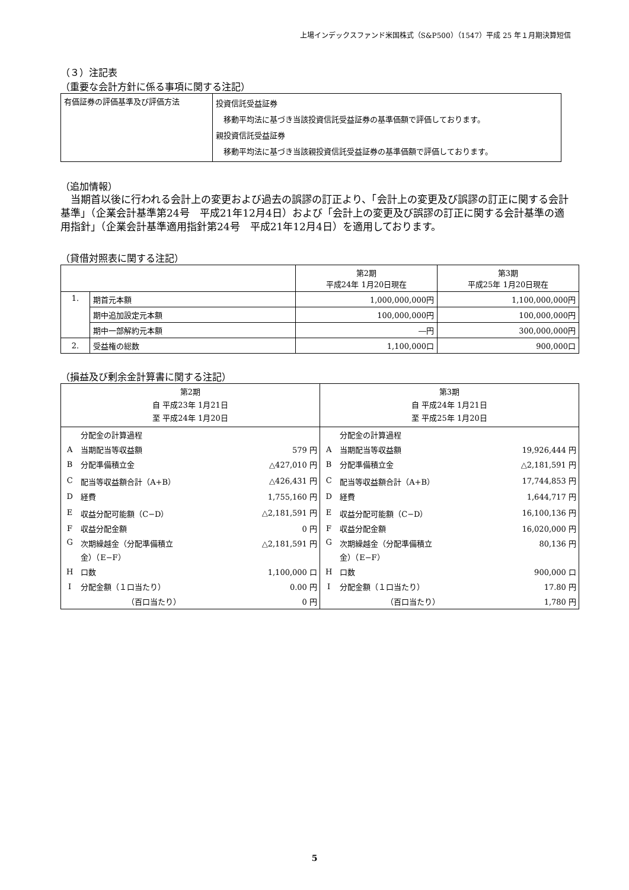上場インデックスファンド米国株式（S&P500）（1547）平成 25 年１月期決算短信
（３）注記表
（重要な会計方針に係る事項に関する注記）
| 有価証券の評価基準及び評価方法 | 投資信託受益証券 移動平均法に基づき当該投資信託受益証券の基準価額で評価しております。 親投資信託受益証券 移動平均法に基づき当該親投資信託受益証券の基準価額で評価しております。 |
（追加情報）
　当期首以後に行われる会計上の変更および過去の誤謬の訂正より、「会計上の変更及び誤謬の訂正に関する会計基準」（企業会計基準第24号　平成21年12月4日）および「会計上の変更及び誤謬の訂正に関する会計基準の適用指針」（企業会計基準適用指針第24号　平成21年12月4日）を適用しております。
（貸借対照表に関する注記）
| | | 第2期 平成24年 1月20日現在 | 第3期 平成25年 1月20日現在 |
| 1. | 期首元本額 | 1,000,000,000円 | 1,100,000,000円 |
| | 期中追加設定元本額 | 100,000,000円 | 100,000,000円 |
| | 期中一部解約元本額 | ―円 | 300,000,000円 |
| 2. | 受益権の総数 | 1,100,000口 | 900,000口 |
（損益及び剰余金計算書に関する注記）
| 第2期 自 平成23年 1月21日 至 平成24年 1月20日 | 第3期 自 平成24年 1月21日 至 平成25年 1月20日 |
| / / 分配金の計算過程 / / / A / 当期配当等収益額 / 579 円 / / B / 分配準備積立金 / △427,010 円 / / C / 配当等収益額合計（A+B） / △426,431 円 / / D / 経費 / 1,755,160 円 / / E / 収益分配可能額（C−D） / △2,181,591 円 / / F / 収益分配金額 / 0 円 / / G / 次期繰越金（分配準備積立 金）（E−F） / △2,181,591 円 / / H / 口数 / 1,100,000 口 / / I / 分配金額（１口当たり） / 0.00 円 / / / （百口当たり） / 0 円 / | / / 分配金の計算過程 / / / A / 当期配当等収益額 / 19,926,444 円 / / B / 分配準備積立金 / △2,181,591 円 / / C / 配当等収益額合計（A+B） / 17,744,853 円 / / D / 経費 / 1,644,717 円 / / E / 収益分配可能額（C−D） / 16,100,136 円 / / F / 収益分配金額 / 16,020,000 円 / / G / 次期繰越金（分配準備積立 金）（E−F） / 80,136 円 / / H / 口数 / 900,000 口 / / I / 分配金額（１口当たり） / 17.80 円 / / / （百口当たり） / 1,780 円 / |
5